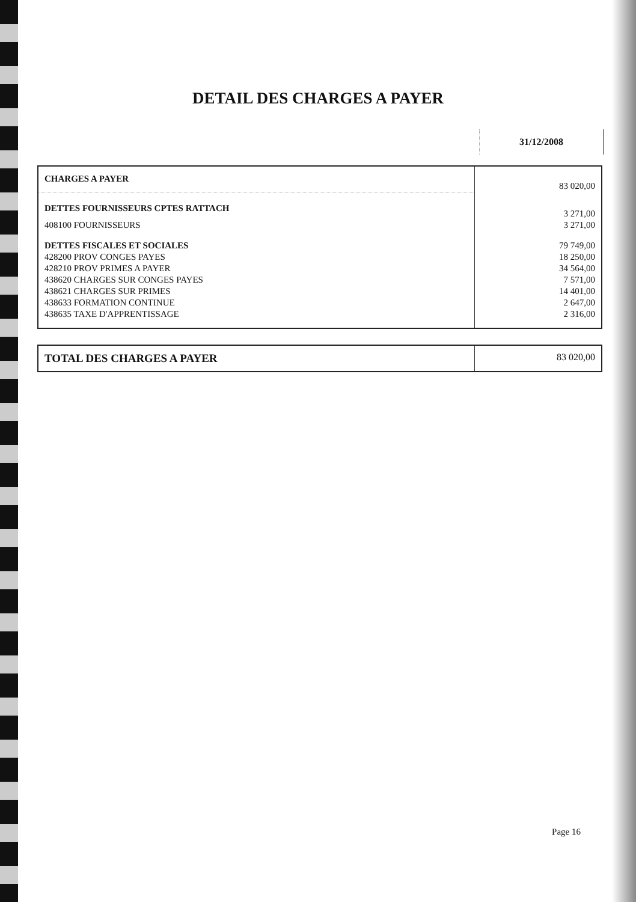DETAIL DES CHARGES A PAYER
31/12/2008
| CHARGES A PAYER | 83 020,00 |
| DETTES FOURNISSEURS CPTES RATTACH | 3 271,00 |
| 408100 FOURNISSEURS | 3 271,00 |
| DETTES FISCALES ET SOCIALES | 79 749,00 |
| 428200 PROV CONGES PAYES | 18 250,00 |
| 428210 PROV PRIMES A PAYER | 34 564,00 |
| 438620 CHARGES SUR CONGES PAYES | 7 571,00 |
| 438621 CHARGES SUR PRIMES | 14 401,00 |
| 438633 FORMATION CONTINUE | 2 647,00 |
| 438635 TAXE D'APPRENTISSAGE | 2 316,00 |
| TOTAL DES CHARGES A PAYER | 83 020,00 |
Page 16